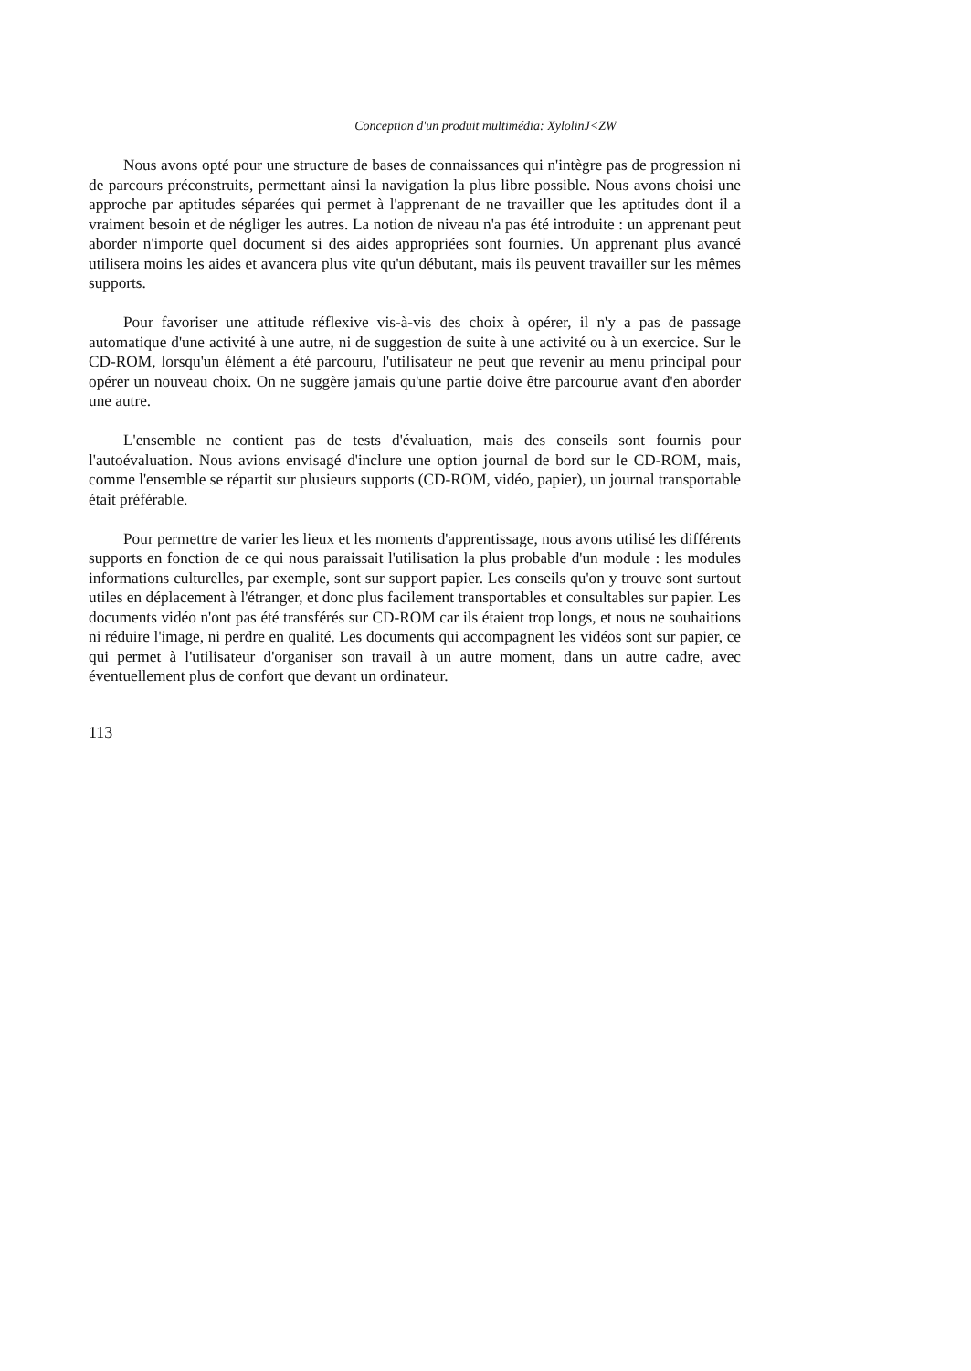Conception d'un produit multimédia: XylolinJ<ZW
Nous avons opté pour une structure de bases de connaissances qui n'intègre pas de progression ni de parcours préconstruits, permettant ainsi la navigation la plus libre possible. Nous avons choisi une approche par aptitudes séparées qui permet à l'apprenant de ne travailler que les aptitudes dont il a vraiment besoin et de négliger les autres. La notion de niveau n'a pas été introduite : un apprenant peut aborder n'importe quel document si des aides appropriées sont fournies. Un apprenant plus avancé utilisera moins les aides et avancera plus vite qu'un débutant, mais ils peuvent travailler sur les mêmes supports.
Pour favoriser une attitude réflexive vis-à-vis des choix à opérer, il n'y a pas de passage automatique d'une activité à une autre, ni de suggestion de suite à une activité ou à un exercice. Sur le CD-ROM, lorsqu'un élément a été parcouru, l'utilisateur ne peut que revenir au menu principal pour opérer un nouveau choix. On ne suggère jamais qu'une partie doive être parcourue avant d'en aborder une autre.
L'ensemble ne contient pas de tests d'évaluation, mais des conseils sont fournis pour l'autoévaluation. Nous avions envisagé d'inclure une option journal de bord sur le CD-ROM, mais, comme l'ensemble se répartit sur plusieurs supports (CD-ROM, vidéo, papier), un journal transportable était préférable.
Pour permettre de varier les lieux et les moments d'apprentissage, nous avons utilisé les différents supports en fonction de ce qui nous paraissait l'utilisation la plus probable d'un module : les modules informations culturelles, par exemple, sont sur support papier. Les conseils qu'on y trouve sont surtout utiles en déplacement à l'étranger, et donc plus facilement transportables et consultables sur papier. Les documents vidéo n'ont pas été transférés sur CD-ROM car ils étaient trop longs, et nous ne souhaitions ni réduire l'image, ni perdre en qualité. Les documents qui accompagnent les vidéos sont sur papier, ce qui permet à l'utilisateur d'organiser son travail à un autre moment, dans un autre cadre, avec éventuellement plus de confort que devant un ordinateur.
113